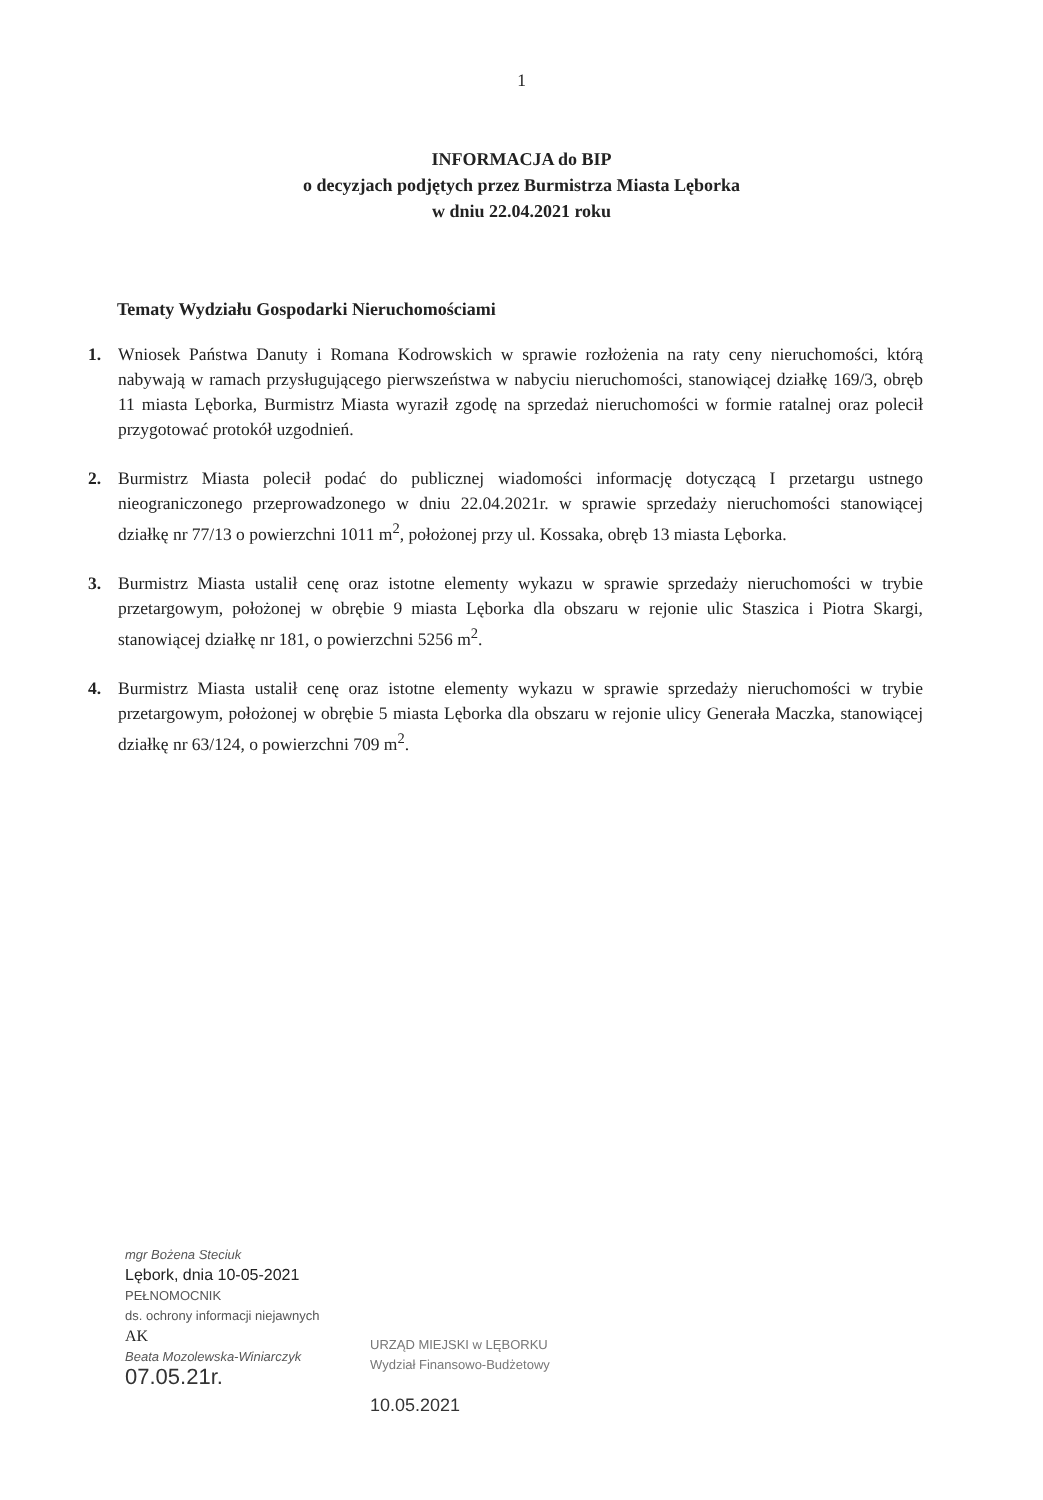1
INFORMACJA do BIP
o decyzjach podjętych przez Burmistrza Miasta Lęborka
w dniu 22.04.2021 roku
Tematy Wydziału Gospodarki Nieruchomościami
1. Wniosek Państwa Danuty i Romana Kodrowskich w sprawie rozłożenia na raty ceny nieruchomości, którą nabywają w ramach przysługującego pierwszeństwa w nabyciu nieruchomości, stanowiącej działkę 169/3, obręb 11 miasta Lęborka, Burmistrz Miasta wyraził zgodę na sprzedaż nieruchomości w formie ratalnej oraz polecił przygotować protokół uzgodnień.
2. Burmistrz Miasta polecił podać do publicznej wiadomości informację dotyczącą I przetargu ustnego nieograniczonego przeprowadzonego w dniu 22.04.2021r. w sprawie sprzedaży nieruchomości stanowiącej działkę nr 77/13 o powierzchni 1011 m<sup>2</sup>, położonej przy ul. Kossaka, obręb 13 miasta Lęborka.
3. Burmistrz Miasta ustalił cenę oraz istotne elementy wykazu w sprawie sprzedaży nieruchomości w trybie przetargowym, położonej w obrębie 9 miasta Lęborka dla obszaru w rejonie ulic Staszica i Piotra Skargi, stanowiącej działkę nr 181, o powierzchni 5256 m<sup>2</sup>.
4. Burmistrz Miasta ustalił cenę oraz istotne elementy wykazu w sprawie sprzedaży nieruchomości w trybie przetargowym, położonej w obrębie 5 miasta Lęborka dla obszaru w rejonie ulicy Generała Maczka, stanowiącej działkę nr 63/124, o powierzchni 709 m<sup>2</sup>.
mgr Bożena Steciuk
Lębork, dnia 10-05-2021
PEŁNOMOCNIK
ds. ochrony informacji niejawnych
AK
Beata Mozolewska-Winiarczyk
07.05.21r.
URZĄD MIEJSKI w LĘBORKU
Wydział Finansowo-Budżetowy
10.05.2021